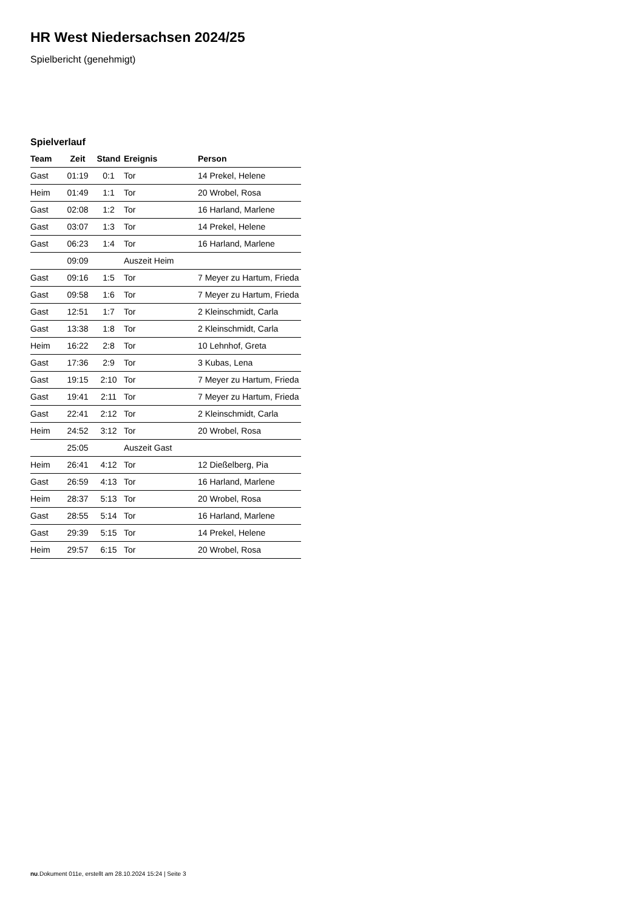HR West Niedersachsen 2024/25
Spielbericht (genehmigt)
Spielverlauf
| Team | Zeit | Stand | Ereignis | Person |
| --- | --- | --- | --- | --- |
| Gast | 01:19 | 0:1 | Tor | 14 Prekel, Helene |
| Heim | 01:49 | 1:1 | Tor | 20 Wrobel, Rosa |
| Gast | 02:08 | 1:2 | Tor | 16 Harland, Marlene |
| Gast | 03:07 | 1:3 | Tor | 14 Prekel, Helene |
| Gast | 06:23 | 1:4 | Tor | 16 Harland, Marlene |
| | 09:09 | | Auszeit Heim | |
| Gast | 09:16 | 1:5 | Tor | 7 Meyer zu Hartum, Frieda |
| Gast | 09:58 | 1:6 | Tor | 7 Meyer zu Hartum, Frieda |
| Gast | 12:51 | 1:7 | Tor | 2 Kleinschmidt, Carla |
| Gast | 13:38 | 1:8 | Tor | 2 Kleinschmidt, Carla |
| Heim | 16:22 | 2:8 | Tor | 10 Lehnhof, Greta |
| Gast | 17:36 | 2:9 | Tor | 3 Kubas, Lena |
| Gast | 19:15 | 2:10 | Tor | 7 Meyer zu Hartum, Frieda |
| Gast | 19:41 | 2:11 | Tor | 7 Meyer zu Hartum, Frieda |
| Gast | 22:41 | 2:12 | Tor | 2 Kleinschmidt, Carla |
| Heim | 24:52 | 3:12 | Tor | 20 Wrobel, Rosa |
| | 25:05 | | Auszeit Gast | |
| Heim | 26:41 | 4:12 | Tor | 12 Dießelberg, Pia |
| Gast | 26:59 | 4:13 | Tor | 16 Harland, Marlene |
| Heim | 28:37 | 5:13 | Tor | 20 Wrobel, Rosa |
| Gast | 28:55 | 5:14 | Tor | 16 Harland, Marlene |
| Gast | 29:39 | 5:15 | Tor | 14 Prekel, Helene |
| Heim | 29:57 | 6:15 | Tor | 20 Wrobel, Rosa |
nu.Dokument 011e, erstellt am 28.10.2024 15:24 | Seite 3